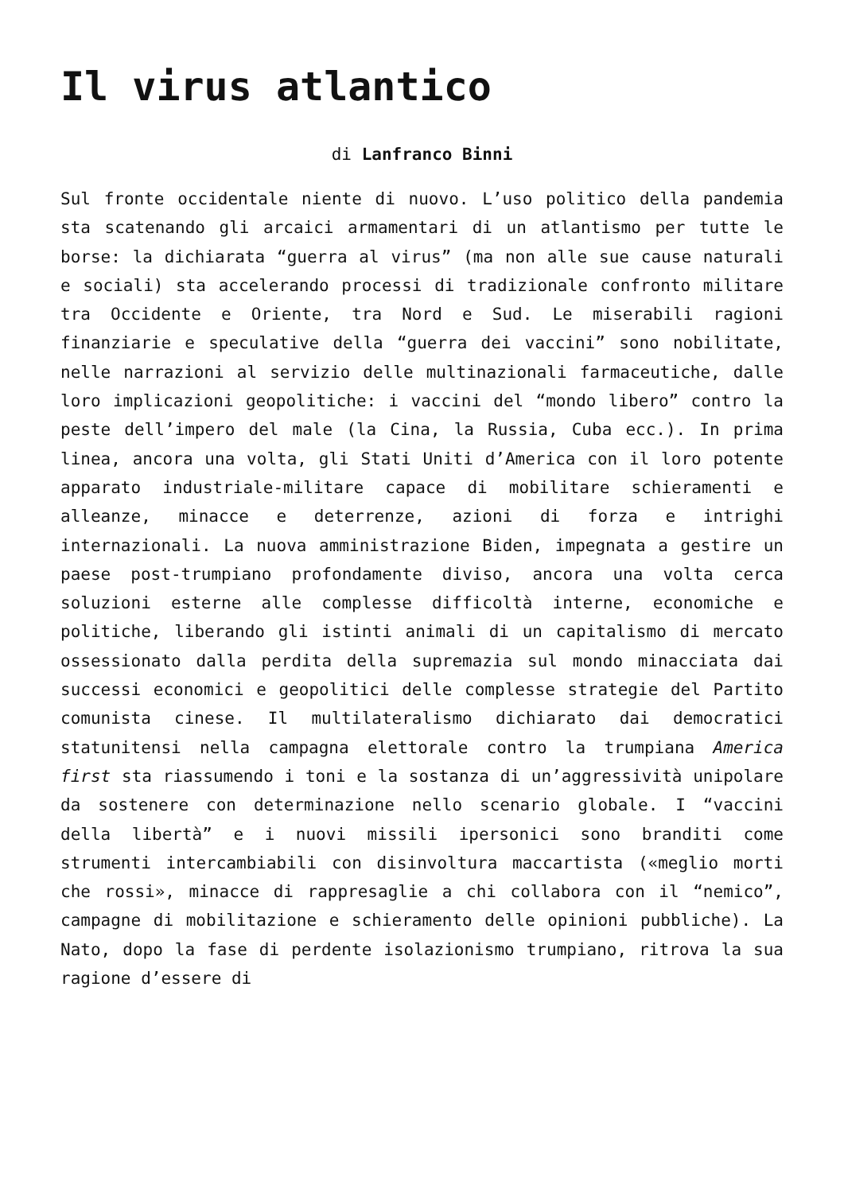Il virus atlantico
di Lanfranco Binni
Sul fronte occidentale niente di nuovo. L’uso politico della pandemia sta scatenando gli arcaici armamentari di un atlantismo per tutte le borse: la dichiarata “guerra al virus” (ma non alle sue cause naturali e sociali) sta accelerando processi di tradizionale confronto militare tra Occidente e Oriente, tra Nord e Sud. Le miserabili ragioni finanziarie e speculative della “guerra dei vaccini” sono nobilitate, nelle narrazioni al servizio delle multinazionali farmaceutiche, dalle loro implicazioni geopolitiche: i vaccini del “mondo libero” contro la peste dell’impero del male (la Cina, la Russia, Cuba ecc.). In prima linea, ancora una volta, gli Stati Uniti d’America con il loro potente apparato industriale-militare capace di mobilitare schieramenti e alleanze, minacce e deterrenze, azioni di forza e intrighi internazionali. La nuova amministrazione Biden, impegnata a gestire un paese post-trumpiano profondamente diviso, ancora una volta cerca soluzioni esterne alle complesse difficoltà interne, economiche e politiche, liberando gli istinti animali di un capitalismo di mercato ossessionato dalla perdita della supremazia sul mondo minacciata dai successi economici e geopolitici delle complesse strategie del Partito comunista cinese. Il multilateralismo dichiarato dai democratici statunitensi nella campagna elettorale contro la trumpiana America first sta riassumendo i toni e la sostanza di un’aggressività unipolare da sostenere con determinazione nello scenario globale. I “vaccini della libertà” e i nuovi missili ipersonici sono branditi come strumenti intercambiabili con disinvoltura maccartista («meglio morti che rossi», minacce di rappresaglie a chi collabora con il “nemico”, campagne di mobilitazione e schieramento delle opinioni pubbliche). La Nato, dopo la fase di perdente isolazionismo trumpiano, ritrova la sua ragione d’essere di